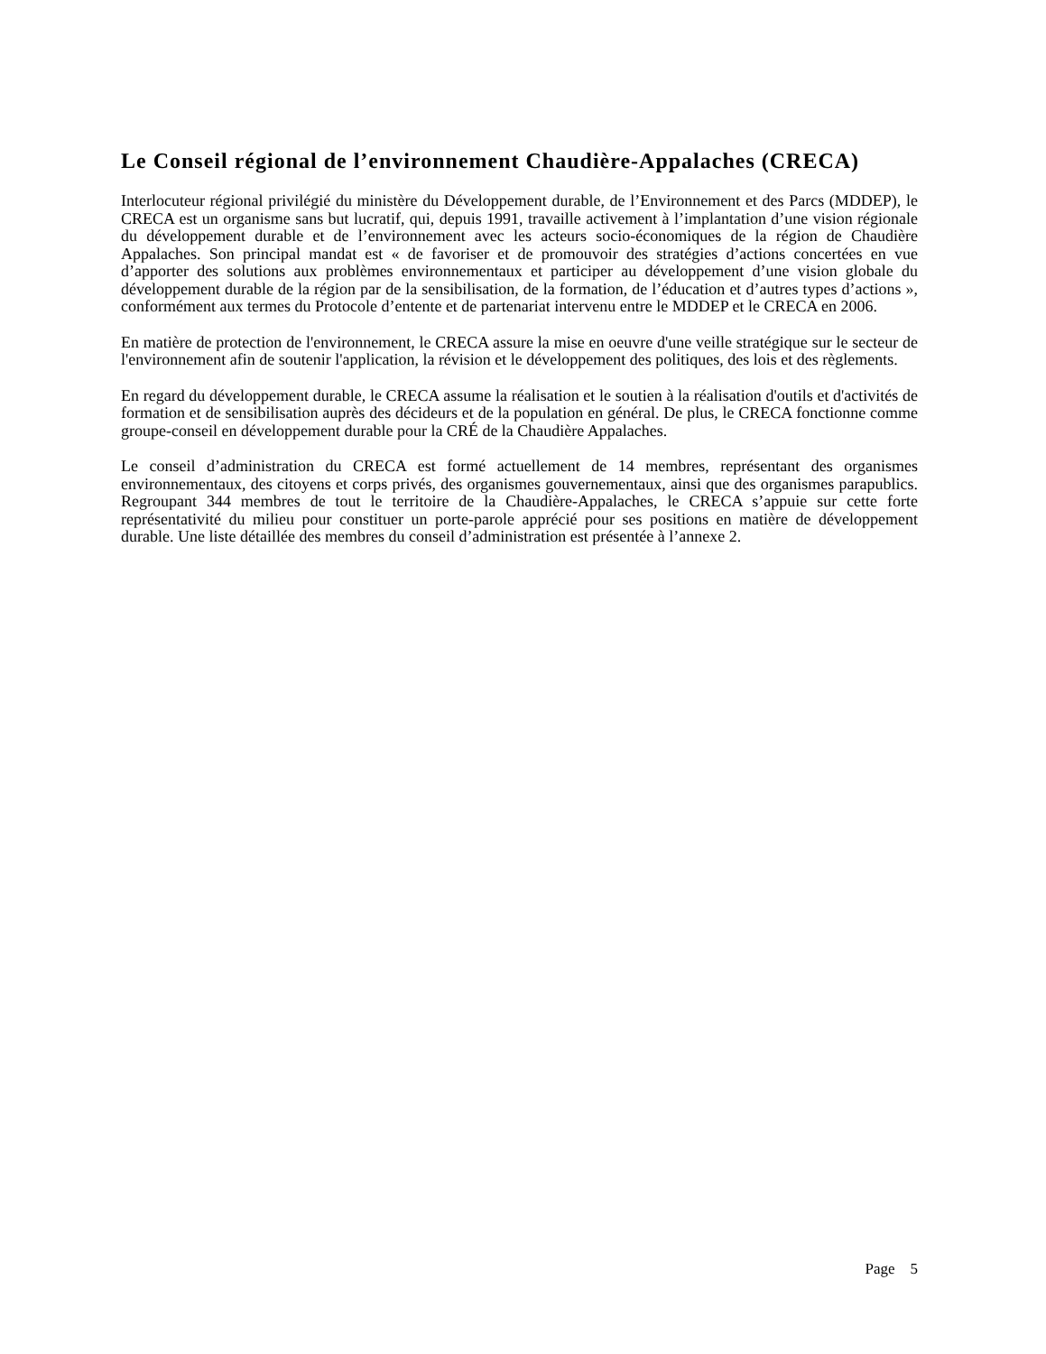Le Conseil régional de l’environnement Chaudière-Appalaches (CRECA)
Interlocuteur régional privilégié du ministère du Développement durable, de l’Environnement et des Parcs (MDDEP), le CRECA est un organisme sans but lucratif, qui, depuis 1991, travaille activement à l’implantation d’une vision régionale du développement durable et de l’environnement avec les acteurs socio-économiques de la région de Chaudière Appalaches. Son principal mandat est « de favoriser et de promouvoir des stratégies d’actions concertées en vue d’apporter des solutions aux problèmes environnementaux et participer au développement d’une vision globale du développement durable de la région par de la sensibilisation, de la formation, de l’éducation et d’autres types d’actions », conformément aux termes du Protocole d’entente et de partenariat intervenu entre le MDDEP et le CRECA en 2006.
En matière de protection de l'environnement, le CRECA assure la mise en oeuvre d'une veille stratégique sur le secteur de l'environnement afin de soutenir l'application, la révision et le développement des politiques, des lois et des règlements.
En regard du développement durable, le CRECA assume la réalisation et le soutien à la réalisation d'outils et d'activités de formation et de sensibilisation auprès des décideurs et de la population en général. De plus, le CRECA fonctionne comme groupe-conseil en développement durable pour la CRÉ de la Chaudière Appalaches.
Le conseil d’administration du CRECA est formé actuellement de 14 membres, représentant des organismes environnementaux, des citoyens et corps privés, des organismes gouvernementaux, ainsi que des organismes parapublics. Regroupant 344 membres de tout le territoire de la Chaudière-Appalaches, le CRECA s’appuie sur cette forte représentativité du milieu pour constituer un porte-parole apprécié pour ses positions en matière de développement durable. Une liste détaillée des membres du conseil d’administration est présentée à l’annexe 2.
Page 5